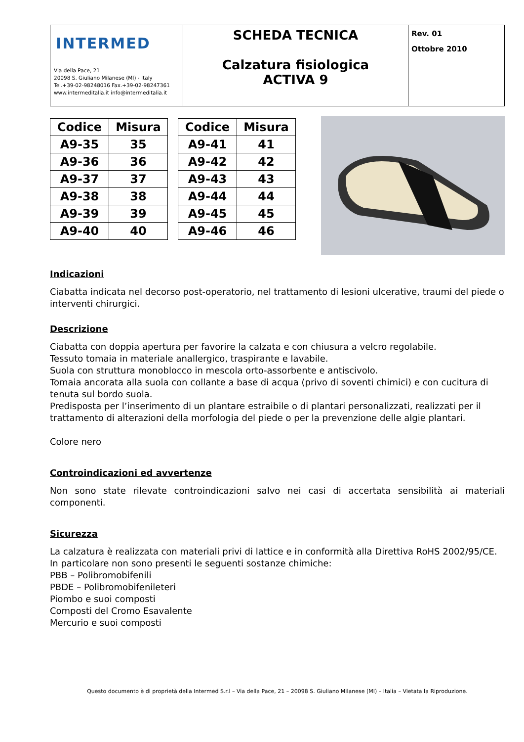| INTERMED Via della Pace, 21 20098 S. Giuliano Milanese (MI) - Italy Tel.+39-02-98248016 Fax.+39-02-98247361 www.intermeditalia.it info@intermeditalia.it | SCHEDA TECNICA Calzatura fisiologica ACTIVA 9 | Rev. 01 Ottobre 2010 |
| Codice | Misura |
| --- | --- |
| A9-35 | 35 |
| A9-36 | 36 |
| A9-37 | 37 |
| A9-38 | 38 |
| A9-39 | 39 |
| A9-40 | 40 |
| Codice | Misura |
| --- | --- |
| A9-41 | 41 |
| A9-42 | 42 |
| A9-43 | 43 |
| A9-44 | 44 |
| A9-45 | 45 |
| A9-46 | 46 |
Indicazioni
Ciabatta indicata nel decorso post-operatorio, nel trattamento di lesioni ulcerative, traumi del piede o interventi chirurgici.
Descrizione
Ciabatta con doppia apertura per favorire la calzata e con chiusura a velcro regolabile.
Tessuto tomaia in materiale anallergico, traspirante e lavabile.
Suola con struttura monoblocco in mescola orto-assorbente e antiscivolo.
Tomaia ancorata alla suola con collante a base di acqua (privo di soventi chimici) e con cucitura di tenuta sul bordo suola.
Predisposta per l’inserimento di un plantare estraibile o di plantari personalizzati, realizzati per il trattamento di alterazioni della morfologia del piede o per la prevenzione delle algie plantari.
Colore nero
Controindicazioni ed avvertenze
Non sono state rilevate controindicazioni salvo nei casi di accertata sensibilità ai materiali componenti.
Sicurezza
La calzatura è realizzata con materiali privi di lattice e in conformità alla Direttiva RoHS 2002/95/CE.
In particolare non sono presenti le seguenti sostanze chimiche:
PBB – Polibromobifenili
PBDE – Polibromobifenileteri
Piombo e suoi composti
Composti del Cromo Esavalente
Mercurio e suoi composti
Questo documento è di proprietà della Intermed S.r.l – Via della Pace, 21 – 20098 S. Giuliano Milanese (MI) – Italia – Vietata la Riproduzione.